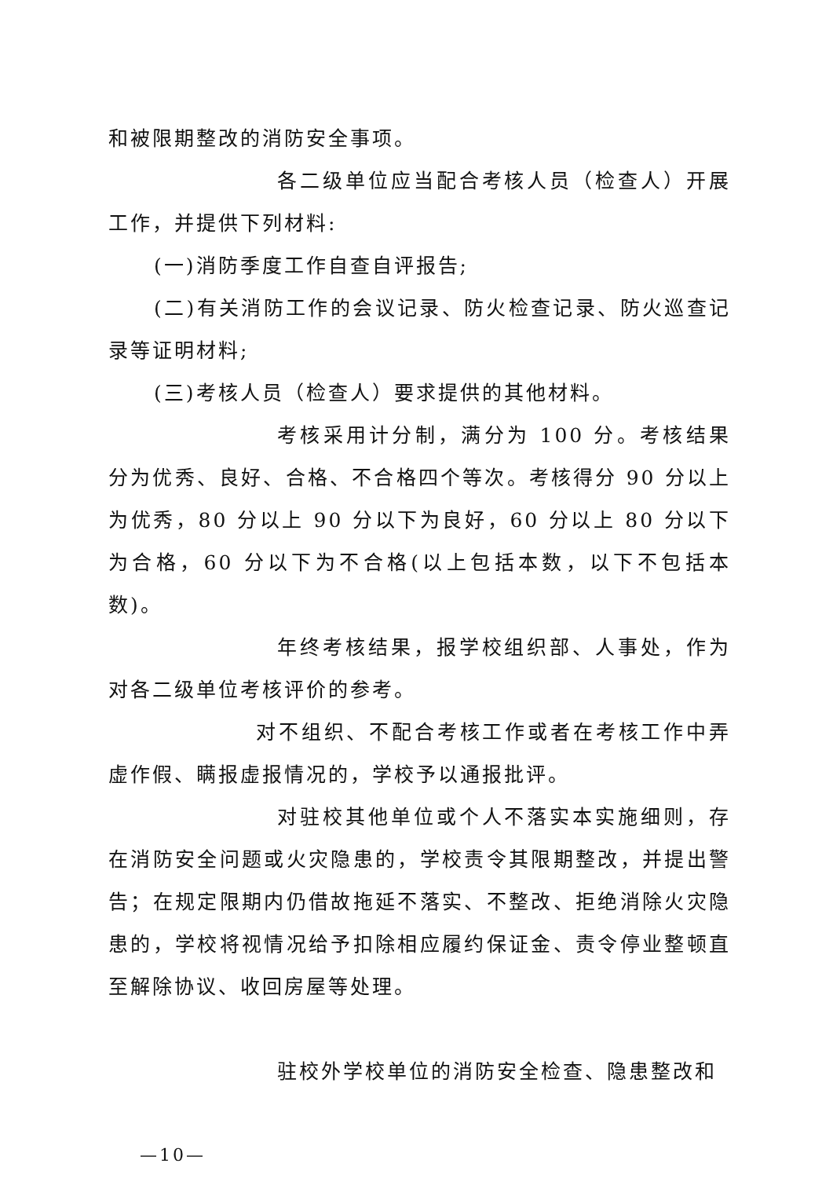和被限期整改的消防安全事项。
各二级单位应当配合考核人员（检查人）开展工作，并提供下列材料:
(一)消防季度工作自查自评报告;
(二)有关消防工作的会议记录、防火检查记录、防火巡查记录等证明材料;
(三)考核人员（检查人）要求提供的其他材料。
考核采用计分制，满分为 100 分。考核结果分为优秀、良好、合格、不合格四个等次。考核得分 90 分以上为优秀，80 分以上 90 分以下为良好，60 分以上 80 分以下为合格，60 分以下为不合格(以上包括本数，以下不包括本数)。
年终考核结果，报学校组织部、人事处，作为对各二级单位考核评价的参考。
对不组织、不配合考核工作或者在考核工作中弄虚作假、瞒报虚报情况的，学校予以通报批评。
对驻校其他单位或个人不落实本实施细则，存在消防安全问题或火灾隐患的，学校责令其限期整改，并提出警告；在规定限期内仍借故拖延不落实、不整改、拒绝消除火灾隐患的，学校将视情况给予扣除相应履约保证金、责令停业整顿直至解除协议、收回房屋等处理。
驻校外学校单位的消防安全检查、隐患整改和
—10—